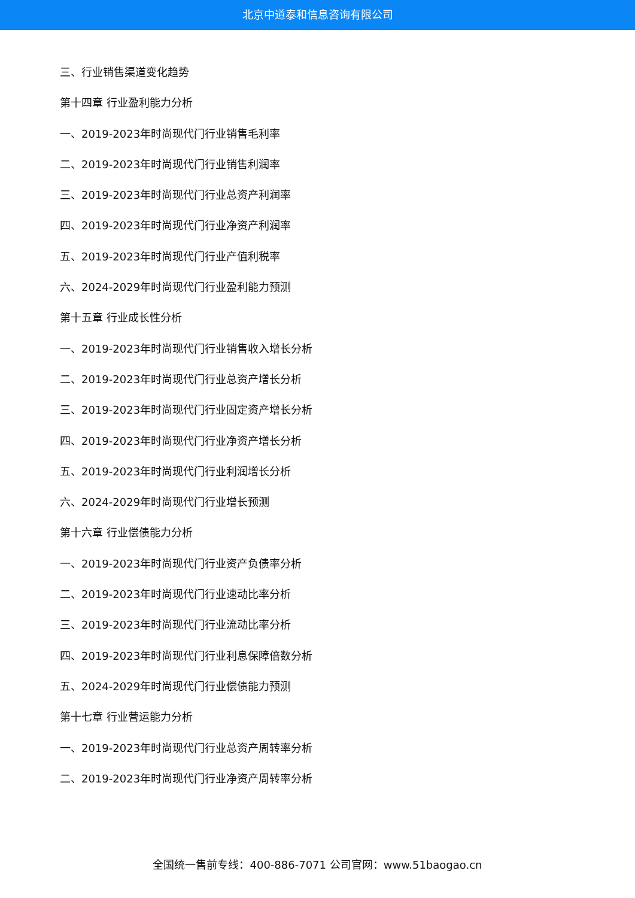北京中道泰和信息咨询有限公司
三、行业销售渠道变化趋势
第十四章 行业盈利能力分析
一、2019-2023年时尚现代门行业销售毛利率
二、2019-2023年时尚现代门行业销售利润率
三、2019-2023年时尚现代门行业总资产利润率
四、2019-2023年时尚现代门行业净资产利润率
五、2019-2023年时尚现代门行业产值利税率
六、2024-2029年时尚现代门行业盈利能力预测
第十五章 行业成长性分析
一、2019-2023年时尚现代门行业销售收入增长分析
二、2019-2023年时尚现代门行业总资产增长分析
三、2019-2023年时尚现代门行业固定资产增长分析
四、2019-2023年时尚现代门行业净资产增长分析
五、2019-2023年时尚现代门行业利润增长分析
六、2024-2029年时尚现代门行业增长预测
第十六章 行业偿债能力分析
一、2019-2023年时尚现代门行业资产负债率分析
二、2019-2023年时尚现代门行业速动比率分析
三、2019-2023年时尚现代门行业流动比率分析
四、2019-2023年时尚现代门行业利息保障倍数分析
五、2024-2029年时尚现代门行业偿债能力预测
第十七章 行业营运能力分析
一、2019-2023年时尚现代门行业总资产周转率分析
二、2019-2023年时尚现代门行业净资产周转率分析
全国统一售前专线：400-886-7071 公司官网：www.51baogao.cn